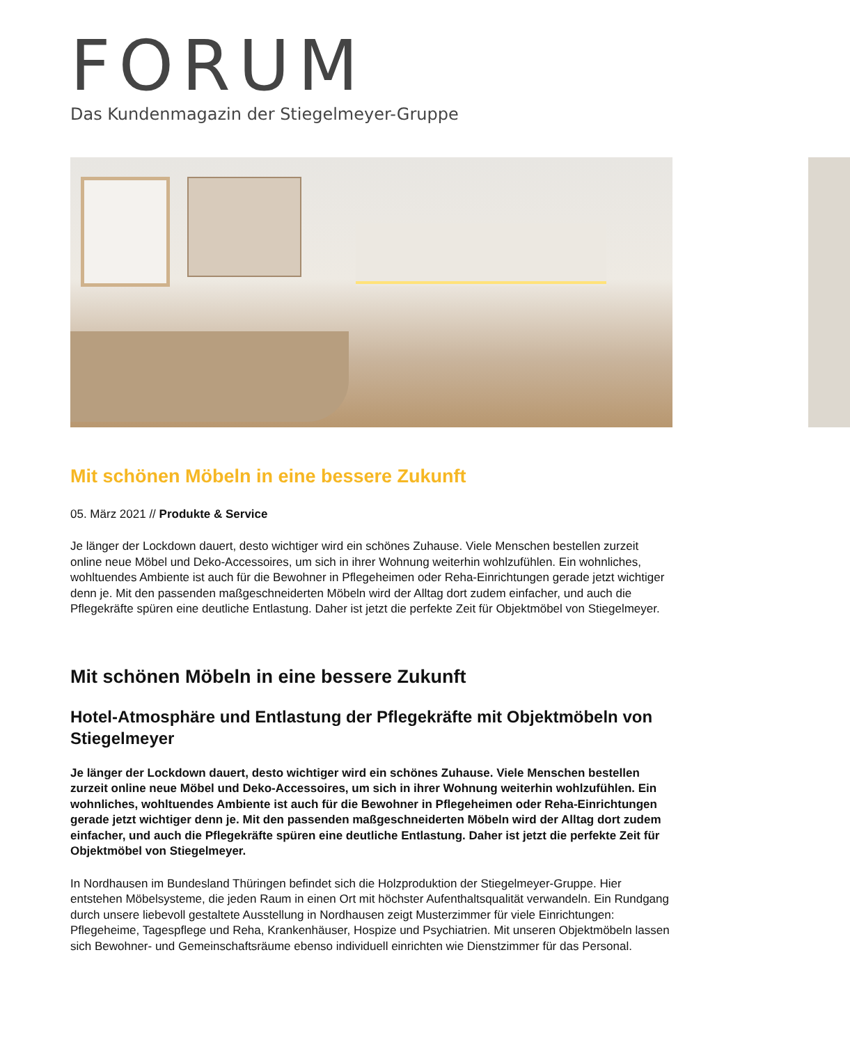FORUM
Das Kundenmagazin der Stiegelmeyer-Gruppe
Mit schönen Möbeln in eine bessere Zukunft
05. März 2021 // Produkte & Service
Je länger der Lockdown dauert, desto wichtiger wird ein schönes Zuhause. Viele Menschen bestellen zurzeit online neue Möbel und Deko-Accessoires, um sich in ihrer Wohnung weiterhin wohlzufühlen. Ein wohnliches, wohltuendes Ambiente ist auch für die Bewohner in Pflegeheimen oder Reha-Einrichtungen gerade jetzt wichtiger denn je. Mit den passenden maßgeschneiderten Möbeln wird der Alltag dort zudem einfacher, und auch die Pflegekräfte spüren eine deutliche Entlastung. Daher ist jetzt die perfekte Zeit für Objektmöbel von Stiegelmeyer.
Mit schönen Möbeln in eine bessere Zukunft
Hotel-Atmosphäre und Entlastung der Pflegekräfte mit Objektmöbeln von Stiegelmeyer
Je länger der Lockdown dauert, desto wichtiger wird ein schönes Zuhause. Viele Menschen bestellen zurzeit online neue Möbel und Deko-Accessoires, um sich in ihrer Wohnung weiterhin wohlzufühlen. Ein wohnliches, wohltuendes Ambiente ist auch für die Bewohner in Pflegeheimen oder Reha-Einrichtungen gerade jetzt wichtiger denn je. Mit den passenden maßgeschneiderten Möbeln wird der Alltag dort zudem einfacher, und auch die Pflegekräfte spüren eine deutliche Entlastung. Daher ist jetzt die perfekte Zeit für Objektmöbel von Stiegelmeyer.
In Nordhausen im Bundesland Thüringen befindet sich die Holzproduktion der Stiegelmeyer-Gruppe. Hier entstehen Möbelsysteme, die jeden Raum in einen Ort mit höchster Aufenthaltsqualität verwandeln. Ein Rundgang durch unsere liebevoll gestaltete Ausstellung in Nordhausen zeigt Musterzimmer für viele Einrichtungen: Pflegeheime, Tagespflege und Reha, Krankenhäuser, Hospize und Psychiatrien. Mit unseren Objektmöbeln lassen sich Bewohner- und Gemeinschaftsräume ebenso individuell einrichten wie Dienstzimmer für das Personal.